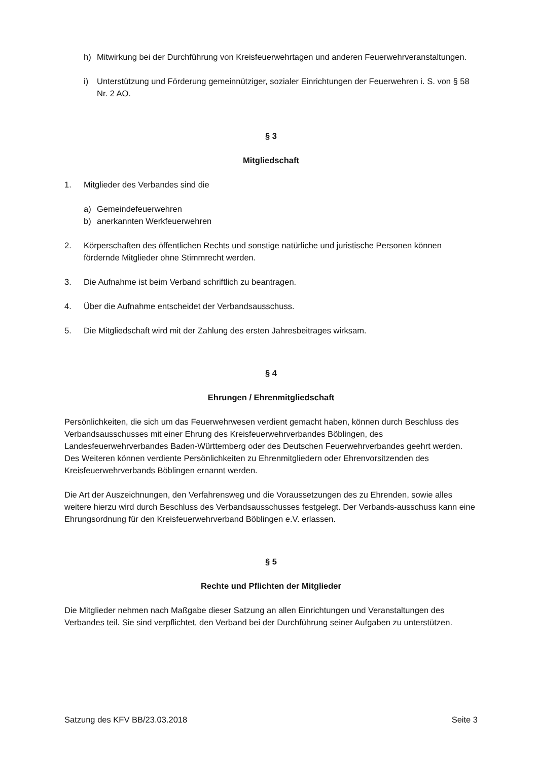h) Mitwirkung bei der Durchführung von Kreisfeuerwehrtagen und anderen Feuerwehrveranstaltungen.
i) Unterstützung und Förderung gemeinnütziger, sozialer Einrichtungen der Feuerwehren i. S. von § 58 Nr. 2 AO.
§ 3
Mitgliedschaft
1. Mitglieder des Verbandes sind die
a) Gemeindefeuerwehren
b) anerkannten Werkfeuerwehren
2. Körperschaften des öffentlichen Rechts und sonstige natürliche und juristische Personen können fördernde Mitglieder ohne Stimmrecht werden.
3. Die Aufnahme ist beim Verband schriftlich zu beantragen.
4. Über die Aufnahme entscheidet der Verbandsausschuss.
5. Die Mitgliedschaft wird mit der Zahlung des ersten Jahresbeitrages wirksam.
§ 4
Ehrungen / Ehrenmitgliedschaft
Persönlichkeiten, die sich um das Feuerwehrwesen verdient gemacht haben, können durch Beschluss des Verbandsausschusses mit einer Ehrung des Kreisfeuerwehrverbandes Böblingen, des Landesfeuerwehrverbandes Baden-Württemberg oder des Deutschen Feuerwehrverbandes geehrt werden.
Des Weiteren können verdiente Persönlichkeiten zu Ehrenmitgliedern oder Ehrenvorsitzenden des Kreisfeuerwehrverbands Böblingen ernannt werden.
Die Art der Auszeichnungen, den Verfahrensweg und die Voraussetzungen des zu Ehrenden, sowie alles weitere hierzu wird durch Beschluss des Verbandsausschusses festgelegt. Der Verbands-ausschuss kann eine Ehrungsordnung für den Kreisfeuerwehrverband Böblingen e.V. erlassen.
§ 5
Rechte und Pflichten der Mitglieder
Die Mitglieder nehmen nach Maßgabe dieser Satzung an allen Einrichtungen und Veranstaltungen des Verbandes teil. Sie sind verpflichtet, den Verband bei der Durchführung seiner Aufgaben zu unterstützen.
Satzung des KFV BB/23.03.2018 Seite 3